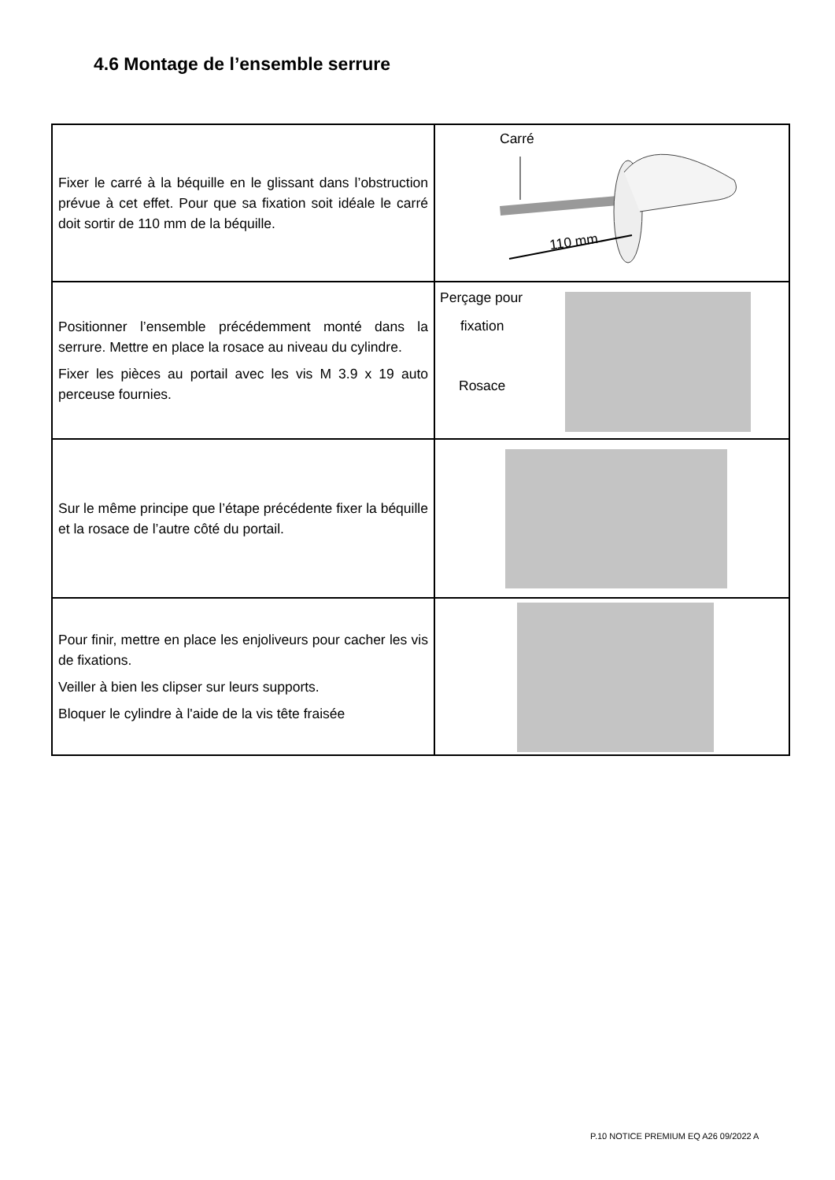4.6 Montage de l’ensemble serrure
| Fixer le carré à la béquille en le glissant dans l’obstruction prévue à cet effet. Pour que sa fixation soit idéale le carré doit sortir de 110 mm de la béquille. | Carré 110 mm |
| Positionner l’ensemble précédemment monté dans la serrure. Mettre en place la rosace au niveau du cylindre. Fixer les pièces au portail avec les vis M 3.9 x 19 auto perceuse fournies. | Perçage pour fixation Rosace |
| Sur le même principe que l’étape précédente fixer la béquille et la rosace de l’autre côté du portail. | |
| Pour finir, mettre en place les enjoliveurs pour cacher les vis de fixations. Veiller à bien les clipser sur leurs supports. Bloquer le cylindre à l'aide de la vis tête fraisée | |
P.10 NOTICE PREMIUM EQ A26 09/2022 A